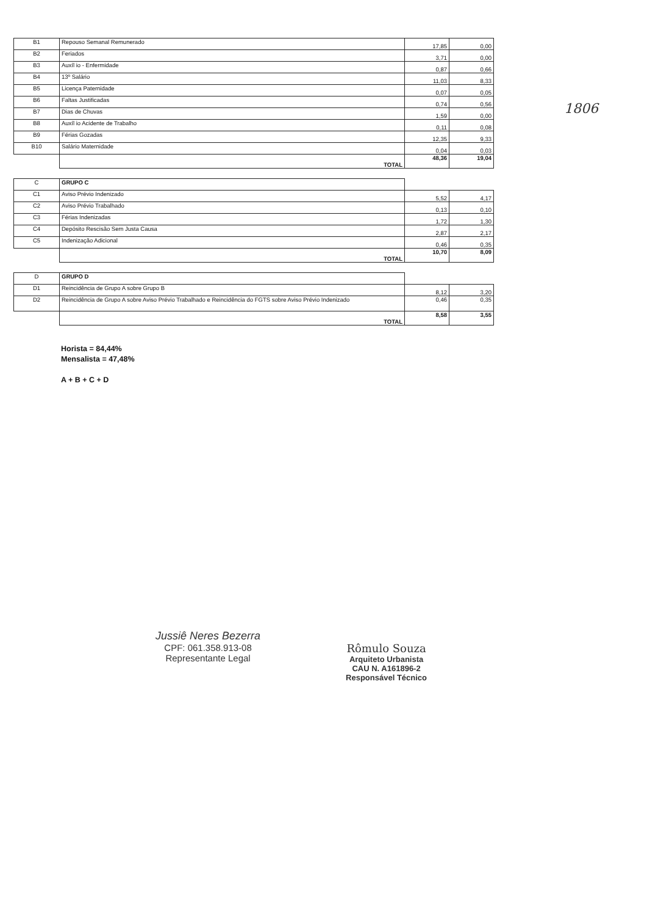| B1 | Repouso Semanal Remunerado | 17,85 | 0,00 |
| B2 | Feriados | 3,71 | 0,00 |
| B3 | Auxíl io - Enfermidade | 0,87 | 0,66 |
| B4 | 13º Salário | 11,03 | 8,33 |
| B5 | Licença Paternidade | 0,07 | 0,05 |
| B6 | Faltas Justificadas | 0,74 | 0,56 |
| B7 | Dias de Chuvas | 1,59 | 0,00 |
| B8 | Auxíl io Acidente de Trabalho | 0,11 | 0,08 |
| B9 | Férias Gozadas | 12,35 | 9,33 |
| B10 | Salário Maternidade | 0,04 | 0,03 |
| | TOTAL | 48,36 | 19,04 |
| C | GRUPO C | | |
| C1 | Aviso Prévio Indenizado | 5,52 | 4,17 |
| C2 | Aviso Prévio Trabalhado | 0,13 | 0,10 |
| C3 | Férias Indenizadas | 1,72 | 1,30 |
| C4 | Depósito Rescisão Sem Justa Causa | 2,87 | 2,17 |
| C5 | Indenização Adicional | 0,46 | 0,35 |
| | TOTAL | 10,70 | 8,09 |
| D | GRUPO D | | |
| D1 | Reincidência de Grupo A sobre Grupo B | 8,12 | 3,20 |
| D2 | Reincidência de Grupo A sobre Aviso Prévio Trabalhado e Reincidência do FGTS sobre Aviso Prévio Indenizado | 0,46 | 0,35 |
| | TOTAL | 8,58 | 3,55 |
Horista = 84,44%
Mensalista = 47,48%
A + B + C + D
1806
Jussiê Neres Bezerra
CPF: 061.358.913-08
Representante Legal
Rômulo Souza
Arquiteto Urbanista
CAU N. A161896-2
Responsável Técnico